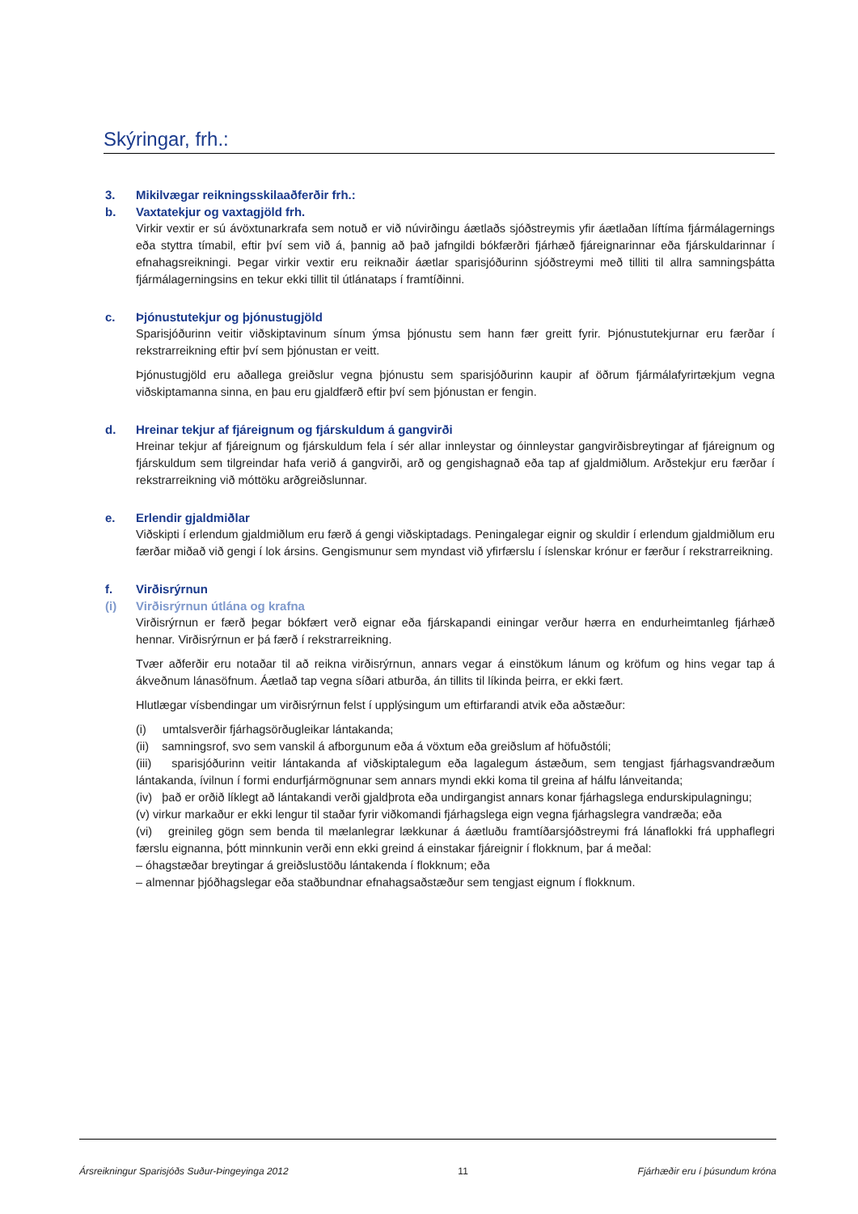Skýringar, frh.:
3. Mikilvægar reikningsskilaaðferðir frh.:
b. Vaxtatekjur og vaxtagjöld frh.
Virkir vextir er sú ávöxtunarkrafa sem notuð er við núvirðingu áætlaðs sjóðstreymis yfir áætlaðan líftíma fjármálagernings eða styttra tímabil, eftir því sem við á, þannig að það jafngildi bókfærðri fjárhæð fjáreignarinnar eða fjárskuldarinnar í efnahagsreikningi. Þegar virkir vextir eru reiknaðir áætlar sparisjóðurinn sjóðstreymi með tilliti til allra samningsþátta fjármálagerningsins en tekur ekki tillit til útlánataps í framtíðinni.
c. Þjónustutekjur og þjónustugjöld
Sparisjóðurinn veitir viðskiptavinum sínum ýmsa þjónustu sem hann fær greitt fyrir. Þjónustutekjurnar eru færðar í rekstrarreikning eftir því sem þjónustan er veitt.
Þjónustugjöld eru aðallega greiðslur vegna þjónustu sem sparisjóðurinn kaupir af öðrum fjármálafyrirtækjum vegna viðskiptamanna sinna, en þau eru gjaldfærð eftir því sem þjónustan er fengin.
d. Hreinar tekjur af fjáreignum og fjárskuldum á gangvirði
Hreinar tekjur af fjáreignum og fjárskuldum fela í sér allar innleystar og óinnleystar gangvirðisbreytingar af fjáreignum og fjárskuldum sem tilgreindar hafa verið á gangvirði, arð og gengishagnað eða tap af gjaldmiðlum. Arðstekjur eru færðar í rekstrarreikning við móttöku arðgreiðslunnar.
e. Erlendir gjaldmiðlar
Viðskipti í erlendum gjaldmiðlum eru færð á gengi viðskiptadags. Peningalegar eignir og skuldir í erlendum gjaldmiðlum eru færðar miðað við gengi í lok ársins. Gengismunur sem myndast við yfirfærslu í íslenskar krónur er færður í rekstrarreikning.
f. Virðisrýrnun
(i) Virðisrýrnun útlána og krafna
Virðisrýrnun er færð þegar bókfært verð eignar eða fjárskapandi einingar verður hærra en endurheimtanleg fjárhæð hennar. Virðisrýrnun er þá færð í rekstrarreikning.
Tvær aðferðir eru notaðar til að reikna virðisrýrnun, annars vegar á einstökum lánum og kröfum og hins vegar tap á ákveðnum lánasöfnum. Áætlað tap vegna síðari atburða, án tillits til líkinda þeirra, er ekki fært.
Hlutlægar vísbendingar um virðisrýrnun felst í upplýsingum um eftirfarandi atvik eða aðstæður:
(i) umtalsverðir fjárhagsörðugleikar lántakanda;
(ii) samningsrof, svo sem vanskil á afborgunum eða á vöxtum eða greiðslum af höfuðstóli;
(iii) sparisjóðurinn veitir lántakanda af viðskiptalegum eða lagalegum ástæðum, sem tengjast fjárhagsvandræðum lántakanda, ívilnun í formi endurfjármögnunar sem annars myndi ekki koma til greina af hálfu lánveitanda;
(iv) það er orðið líklegt að lántakandi verði gjaldþrota eða undirgangist annars konar fjárhagslega endurskipulagningu;
(v) virkur markaður er ekki lengur til staðar fyrir viðkomandi fjárhagslega eign vegna fjárhagslegra vandræða; eða
(vi) greinileg gögn sem benda til mælanlegrar lækkunar á áætluðu framtíðarsjóðstreymi frá lánaflokki frá upphaflegri færslu eignanna, þótt minnkunin verði enn ekki greind á einstakar fjáreignir í flokknum, þar á meðal:
– óhagstæðar breytingar á greiðslustöðu lántakenda í flokknum; eða
– almennar þjóðhagslegar eða staðbundnar efnahagsaðstæður sem tengjast eignum í flokknum.
Ársreikningur Sparisjóðs Suður-Þingeyinga 2012 11 Fjárhæðir eru í þúsundum króna